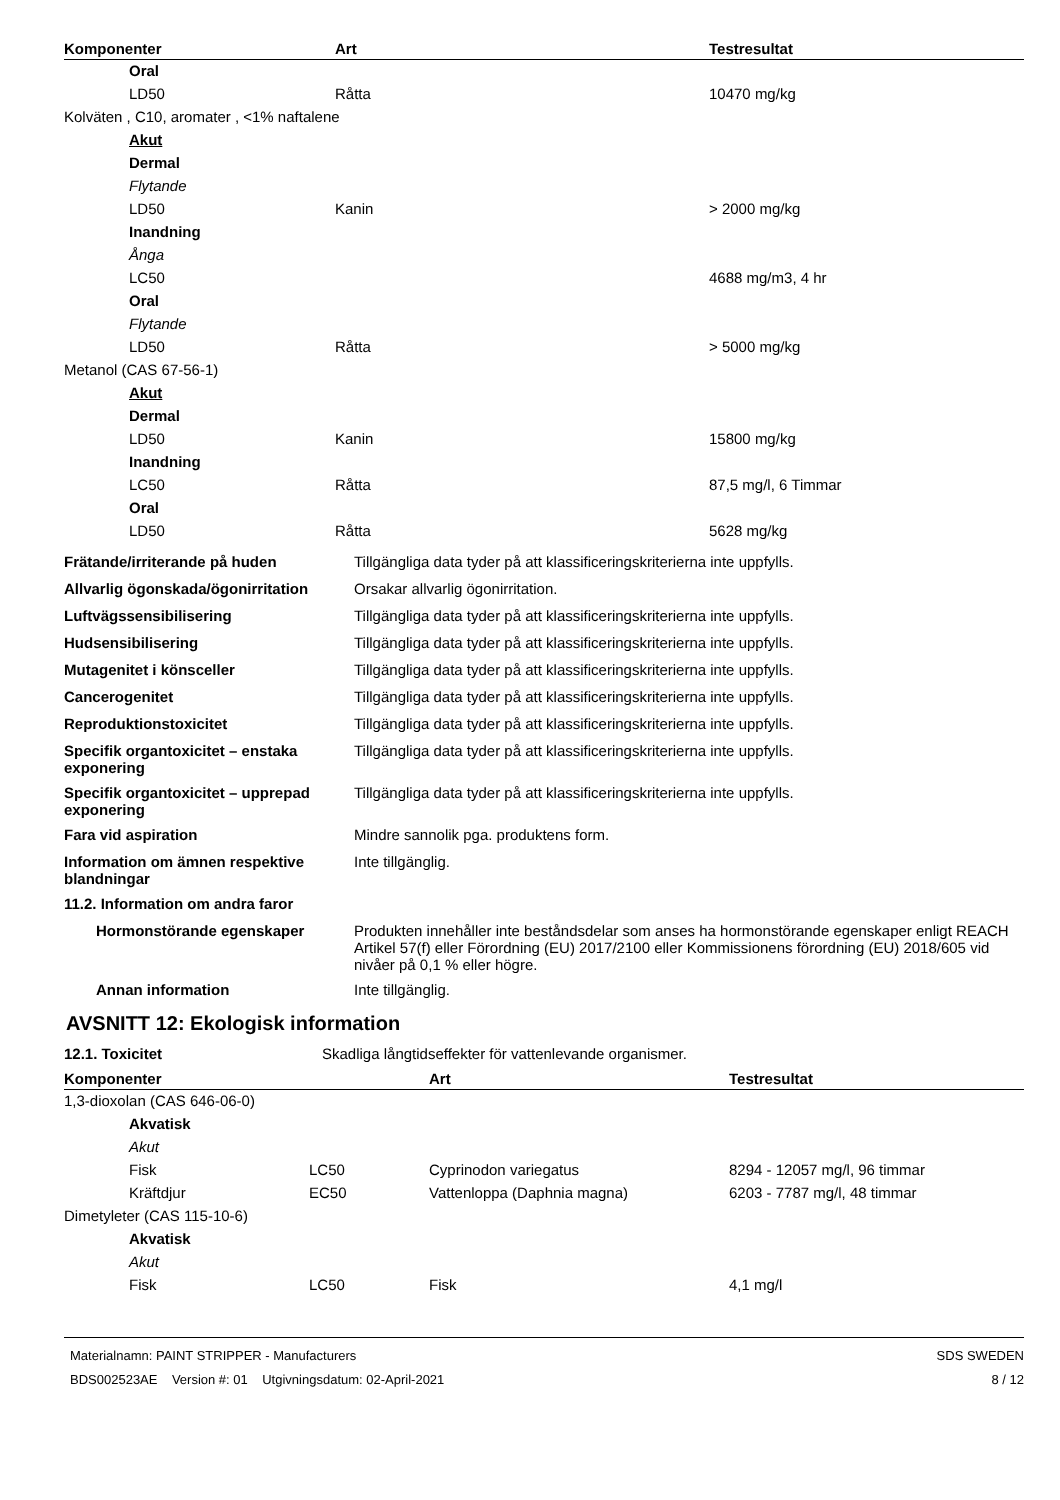| Komponenter | Art | Testresultat |
| --- | --- | --- |
| Oral | | |
| LD50 | Råtta | 10470 mg/kg |
| Kolväten , C10, aromater , <1% naftalene | | |
| Akut | | |
| Dermal | | |
| Flytande | | |
| LD50 | Kanin | > 2000 mg/kg |
| Inandning | | |
| Ånga | | |
| LC50 | | 4688 mg/m3, 4 hr |
| Oral | | |
| Flytande | | |
| LD50 | Råtta | > 5000 mg/kg |
| Metanol (CAS 67-56-1) | | |
| Akut | | |
| Dermal | | |
| LD50 | Kanin | 15800 mg/kg |
| Inandning | | |
| LC50 | Råtta | 87,5 mg/l, 6 Timmar |
| Oral | | |
| LD50 | Råtta | 5628 mg/kg |
| Frätande/irriterande på huden | Tillgängliga data tyder på att klassificeringskriterierna inte uppfylls. |
| Allvarlig ögonskada/ögonirritation | Orsakar allvarlig ögonirritation. |
| Luftvägssensibilisering | Tillgängliga data tyder på att klassificeringskriterierna inte uppfylls. |
| Hudsensibilisering | Tillgängliga data tyder på att klassificeringskriterierna inte uppfylls. |
| Mutagenitet i könsceller | Tillgängliga data tyder på att klassificeringskriterierna inte uppfylls. |
| Cancerogenitet | Tillgängliga data tyder på att klassificeringskriterierna inte uppfylls. |
| Reproduktionstoxicitet | Tillgängliga data tyder på att klassificeringskriterierna inte uppfylls. |
| Specifik organtoxicitet – enstaka exponering | Tillgängliga data tyder på att klassificeringskriterierna inte uppfylls. |
| Specifik organtoxicitet – upprepad exponering | Tillgängliga data tyder på att klassificeringskriterierna inte uppfylls. |
| Fara vid aspiration | Mindre sannolik pga. produktens form. |
| Information om ämnen respektive blandningar | Inte tillgänglig. |
| 11.2. Information om andra faror | |
| Hormonstörande egenskaper | Produkten innehåller inte beståndsdelar som anses ha hormonstörande egenskaper enligt REACH Artikel 57(f) eller Förordning (EU) 2017/2100 eller Kommissionens förordning (EU) 2018/605 vid nivåer på 0,1 % eller högre. |
| Annan information | Inte tillgänglig. |
AVSNITT 12: Ekologisk information
| 12.1. Toxicitet | Skadliga långtidseffekter för vattenlevande organismer. |
| Komponenter | | Art | Testresultat |
| --- | --- | --- | --- |
| 1,3-dioxolan (CAS 646-06-0) | | | |
| Akvatisk | | | |
| Akut | | | |
| Fisk | LC50 | Cyprinodon variegatus | 8294 - 12057 mg/l, 96 timmar |
| Kräftdjur | EC50 | Vattenloppa (Daphnia magna) | 6203 - 7787 mg/l, 48 timmar |
| Dimetyleter (CAS 115-10-6) | | | |
| Akvatisk | | | |
| Akut | | | |
| Fisk | LC50 | Fisk | 4,1 mg/l |
Materialnamn: PAINT STRIPPER - Manufacturers
BDS002523AE Version #: 01 Utgivningsdatum: 02-April-2021
SDS SWEDEN
8 / 12